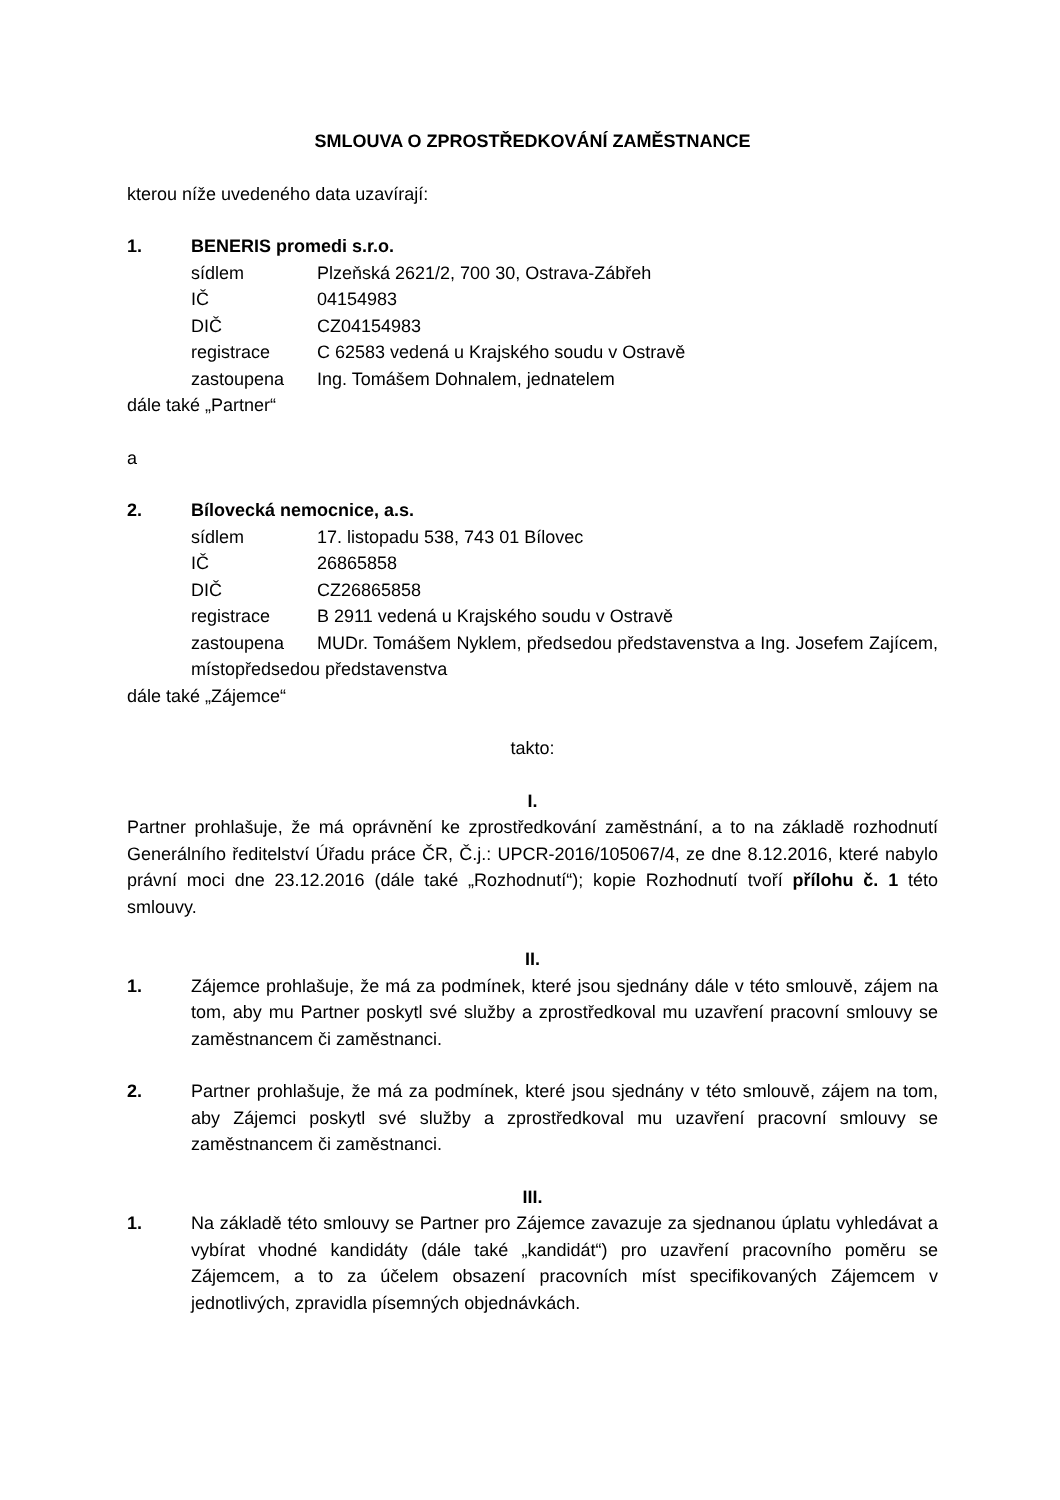SMLOUVA O ZPROSTŘEDKOVÁNÍ ZAMĚSTNANCE
kterou níže uvedeného data uzavírají:
1. BENERIS promedi s.r.o.
sídlem Plzeňská 2621/2, 700 30, Ostrava-Zábřeh
IČ 04154983
DIČ CZ04154983
registrace C 62583 vedená u Krajského soudu v Ostravě
zastoupena Ing. Tomášem Dohnalem, jednatelem
dále také „Partner“
a
2. Bílovecká nemocnice, a.s.
sídlem 17. listopadu 538, 743 01 Bílovec
IČ 26865858
DIČ CZ26865858
registrace B 2911 vedená u Krajského soudu v Ostravě
zastoupena MUDr. Tomášem Nyklem, předsedou představenstva a Ing. Josefem Zajícem, místopředsedou představenstva
dále také „Zájemce“
takto:
I.
Partner prohlašuje, že má oprávnění ke zprostředkování zaměstnání, a to na základě rozhodnutí Generálního ředitelství Úřadu práce ČR, Č.j.: UPCR-2016/105067/4, ze dne 8.12.2016, které nabylo právní moci dne 23.12.2016 (dále také „Rozhodnutí“); kopie Rozhodnutí tvoří přílohu č. 1 této smlouvy.
II.
1. Zájemce prohlašuje, že má za podmínek, které jsou sjednány dále v této smlouvě, zájem na tom, aby mu Partner poskytl své služby a zprostředkoval mu uzavření pracovní smlouvy se zaměstnancem či zaměstnanci.
2. Partner prohlašuje, že má za podmínek, které jsou sjednány v této smlouvě, zájem na tom, aby Zájemci poskytl své služby a zprostředkoval mu uzavření pracovní smlouvy se zaměstnancem či zaměstnanci.
III.
1. Na základě této smlouvy se Partner pro Zájemce zavazuje za sjednanou úplatu vyhledávat a vybírat vhodné kandidáty (dále také „kandidát“) pro uzavření pracovního poměru se Zájemcem, a to za účelem obsazení pracovních míst specifikovaných Zájemcem v jednotlivých, zpravidla písemných objednávkách.